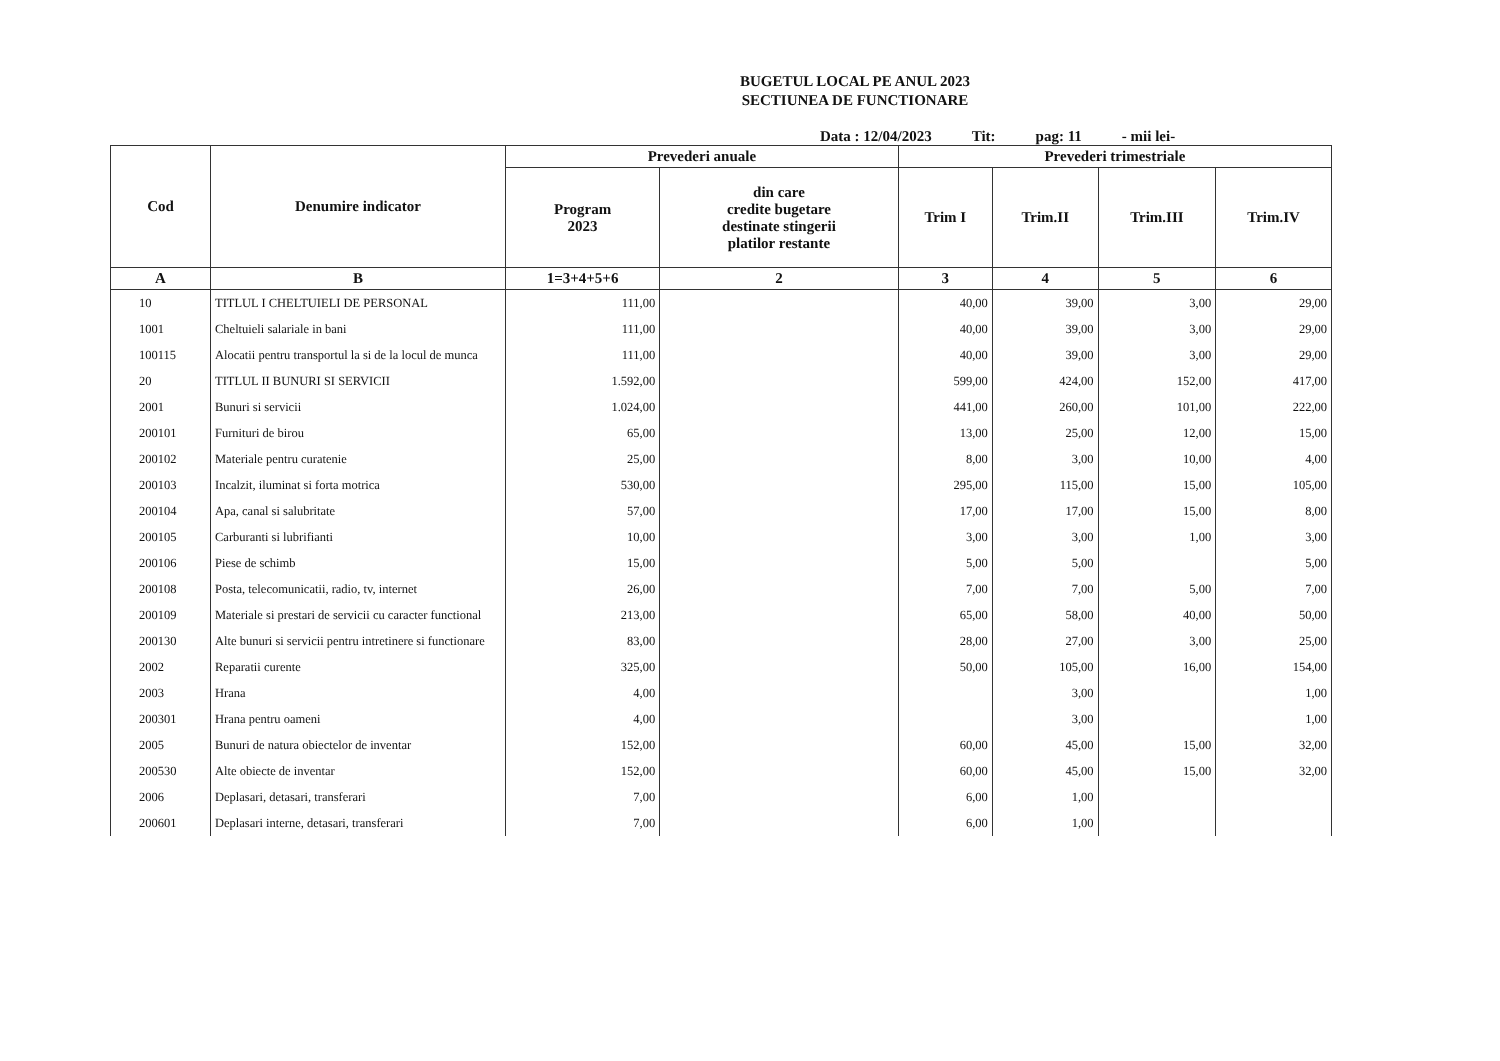BUGETUL LOCAL PE ANUL 2023
SECTIUNEA DE FUNCTIONARE
Data : 12/04/2023 Tit: pag: 11 - mii lei-
| Cod | Denumire indicator | Prevederi anuale | | Prevederi trimestriale | | | |
| --- | --- | --- | --- | --- | --- | --- | --- |
| | | Program 2023 | din care credite bugetare destinate stingerii platilor restante | Trim I | Trim.II | Trim.III | Trim.IV |
| A | B | 1=3+4+5+6 | 2 | 3 | 4 | 5 | 6 |
| 10 | TITLUL I CHELTUIELI DE PERSONAL | 111,00 | | 40,00 | 39,00 | 3,00 | 29,00 |
| 1001 | Cheltuieli salariale in bani | 111,00 | | 40,00 | 39,00 | 3,00 | 29,00 |
| 100115 | Alocatii pentru transportul la si de la locul de munca | 111,00 | | 40,00 | 39,00 | 3,00 | 29,00 |
| 20 | TITLUL II BUNURI SI SERVICII | 1.592,00 | | 599,00 | 424,00 | 152,00 | 417,00 |
| 2001 | Bunuri si servicii | 1.024,00 | | 441,00 | 260,00 | 101,00 | 222,00 |
| 200101 | Furnituri de birou | 65,00 | | 13,00 | 25,00 | 12,00 | 15,00 |
| 200102 | Materiale pentru curatenie | 25,00 | | 8,00 | 3,00 | 10,00 | 4,00 |
| 200103 | Incalzit, iluminat si forta motrica | 530,00 | | 295,00 | 115,00 | 15,00 | 105,00 |
| 200104 | Apa, canal si salubritate | 57,00 | | 17,00 | 17,00 | 15,00 | 8,00 |
| 200105 | Carburanti si lubrifianti | 10,00 | | 3,00 | 3,00 | 1,00 | 3,00 |
| 200106 | Piese de schimb | 15,00 | | 5,00 | 5,00 | | 5,00 |
| 200108 | Posta, telecomunicatii, radio, tv, internet | 26,00 | | 7,00 | 7,00 | 5,00 | 7,00 |
| 200109 | Materiale si prestari de servicii cu caracter functional | 213,00 | | 65,00 | 58,00 | 40,00 | 50,00 |
| 200130 | Alte bunuri si servicii pentru intretinere si functionare | 83,00 | | 28,00 | 27,00 | 3,00 | 25,00 |
| 2002 | Reparatii curente | 325,00 | | 50,00 | 105,00 | 16,00 | 154,00 |
| 2003 | Hrana | 4,00 | | | 3,00 | | 1,00 |
| 200301 | Hrana pentru oameni | 4,00 | | | 3,00 | | 1,00 |
| 2005 | Bunuri de natura obiectelor de inventar | 152,00 | | 60,00 | 45,00 | 15,00 | 32,00 |
| 200530 | Alte obiecte de inventar | 152,00 | | 60,00 | 45,00 | 15,00 | 32,00 |
| 2006 | Deplasari, detasari, transferari | 7,00 | | 6,00 | 1,00 | | |
| 200601 | Deplasari interne, detasari, transferari | 7,00 | | 6,00 | 1,00 | | |